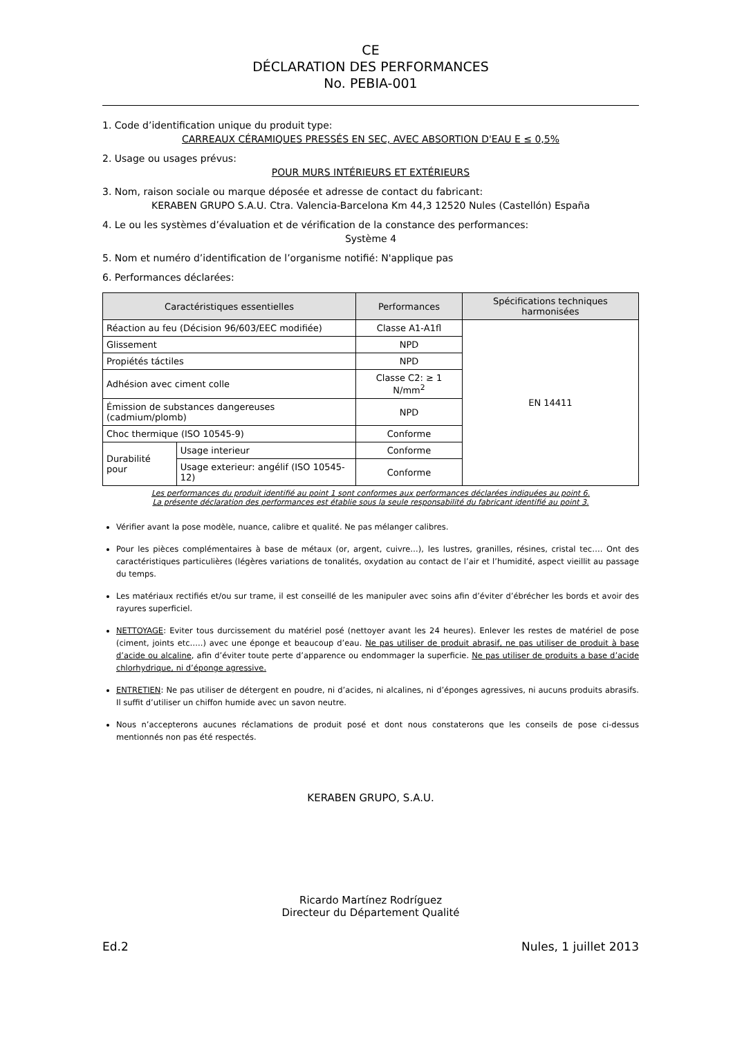CE
DÉCLARATION DES PERFORMANCES
No. PEBIA-001
1. Code d’identification unique du produit type:
CARREAUX CÉRAMIQUES PRESSÉS EN SEC, AVEC ABSORTION D'EAU E ≤ 0,5%
2. Usage ou usages prévus:
POUR MURS INTÉRIEURS ET EXTÉRIEURS
3. Nom, raison sociale ou marque déposée et adresse de contact du fabricant:
KERABEN GRUPO S.A.U. Ctra. Valencia-Barcelona Km 44,3 12520 Nules (Castellón) España
4. Le ou les systèmes d’évaluation et de vérification de la constance des performances:
Système 4
5. Nom et numéro d’identification de l’organisme notifié: N'applique pas
6. Performances déclarées:
| Caractéristiques essentielles | | Performances | Spécifications techniques harmonisées |
| --- | --- | --- | --- |
| Réaction au feu (Décision 96/603/EEC modifiée) | | Classe A1-A1fl | EN 14411 |
| Glissement | | NPD | |
| Propiétés táctiles | | NPD | |
| Adhésion avec ciment colle | | Classe C2: ≥ 1 N/mm<sup>2</sup> | |
| Émission de substances dangereuses (cadmium/plomb) | | NPD | |
| Choc thermique (ISO 10545-9) | | Conforme | |
| Durabilité pour | Usage interieur | Conforme | |
| | Usage exterieur: angélif (ISO 10545-12) | Conforme | |
Les performances du produit identifié au point 1 sont conformes aux performances déclarées indiquées au point 6.
La présente déclaration des performances est établie sous la seule responsabilité du fabricant identifié au point 3.
Vérifier avant la pose modèle, nuance, calibre et qualité. Ne pas mélanger calibres.
Pour les pièces complémentaires à base de métaux (or, argent, cuivre…), les lustres, granilles, résines, cristal tec…. Ont des caractéristiques particulières (légères variations de tonalités, oxydation au contact de l’air et l’humidité, aspect vieillit au passage du temps.
Les matériaux rectifiés et/ou sur trame, il est conseillé de les manipuler avec soins afin d’éviter d’ébrécher les bords et avoir des rayures superficiel.
NETTOYAGE: Eviter tous durcissement du matériel posé (nettoyer avant les 24 heures). Enlever les restes de matériel de pose (ciment, joints etc…..) avec une éponge et beaucoup d’eau. Ne pas utiliser de produit abrasif, ne pas utiliser de produit à base d’acide ou alcaline, afin d’éviter toute perte d’apparence ou endommager la superficie. Ne pas utiliser de produits a base d’acide chlorhydrique, ni d’éponge agressive.
ENTRETIEN: Ne pas utiliser de détergent en poudre, ni d’acides, ni alcalines, ni d’éponges agressives, ni aucuns produits abrasifs. Il suffit d’utiliser un chiffon humide avec un savon neutre.
Nous n’accepterons aucunes réclamations de produit posé et dont nous constaterons que les conseils de pose ci-dessus mentionnés non pas été respectés.
KERABEN GRUPO, S.A.U.
Ricardo Martínez Rodríguez
Directeur du Département Qualité
Ed.2 Nules, 1 juillet 2013